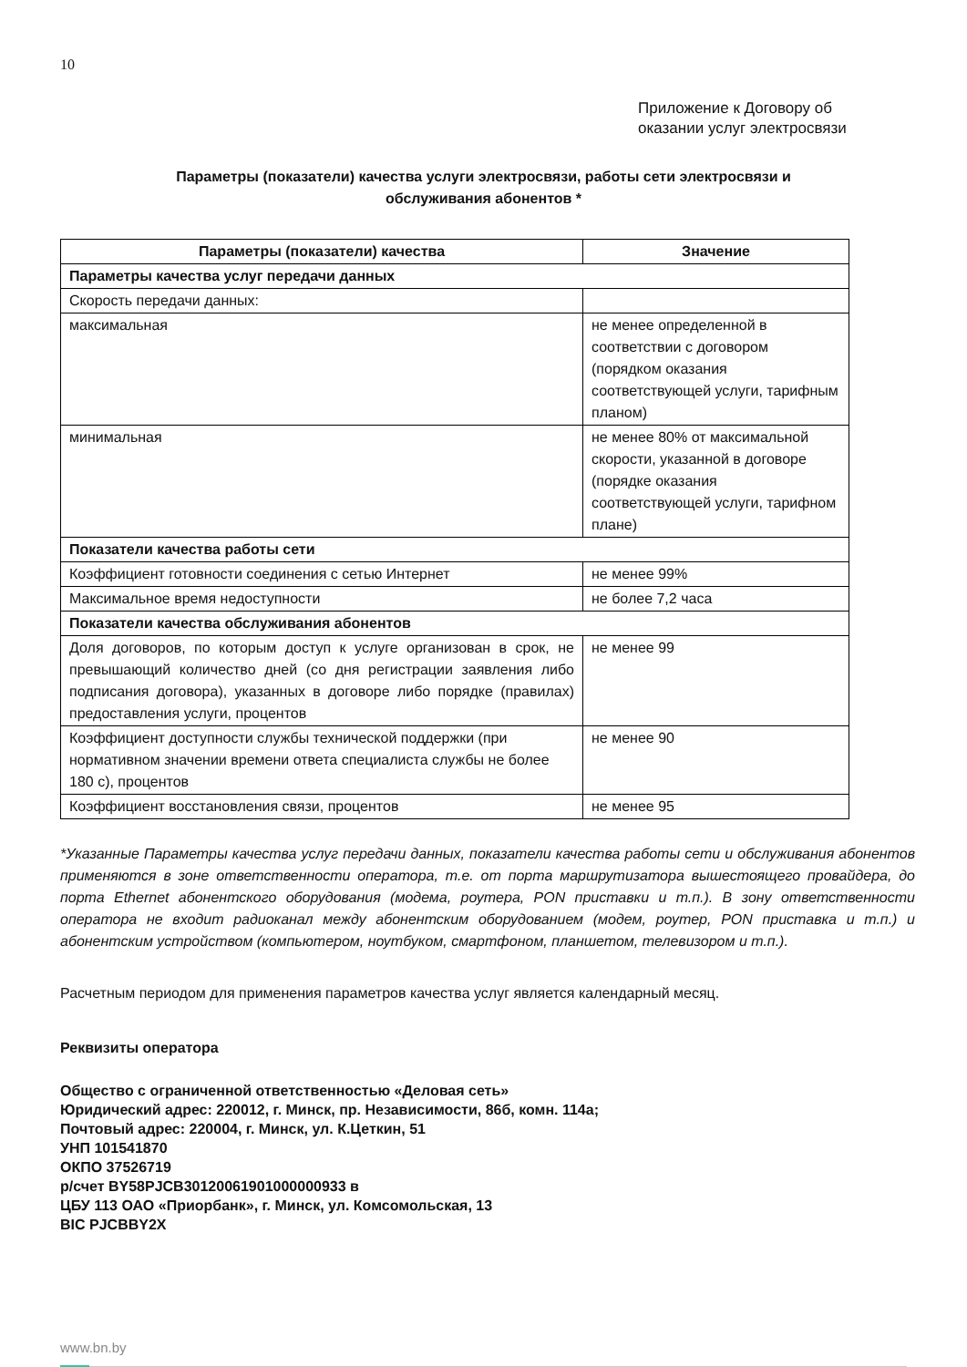10
Приложение к Договору об
оказании услуг электросвязи
Параметры (показатели) качества услуги электросвязи, работы сети электросвязи и
обслуживания абонентов *
| Параметры (показатели) качества | Значение |
| --- | --- |
| Параметры качества услуг передачи данных | |
| Скорость передачи данных: | |
| максимальная | не менее определенной в соответствии с договором (порядком оказания соответствующей услуги, тарифным планом) |
| минимальная | не менее 80% от максимальной скорости, указанной в договоре (порядке оказания соответствующей услуги, тарифном плане) |
| Показатели качества работы сети | |
| Коэффициент готовности соединения с сетью Интернет | не менее 99% |
| Максимальное время недоступности | не более 7,2 часа |
| Показатели качества обслуживания абонентов | |
| Доля договоров, по которым доступ к услуге организован в срок, не превышающий количество дней (со дня регистрации заявления либо подписания договора), указанных в договоре либо порядке (правилах) предоставления услуги, процентов | не менее 99 |
| Коэффициент доступности службы технической поддержки (при нормативном значении времени ответа специалиста службы не более 180 с), процентов | не менее 90 |
| Коэффициент восстановления связи, процентов | не менее 95 |
*Указанные Параметры качества услуг передачи данных, показатели качества работы сети и обслуживания абонентов применяются в зоне ответственности оператора, т.е. от порта маршрутизатора вышестоящего провайдера, до порта Ethernet абонентского оборудования (модема, роутера, PON приставки и т.п.). В зону ответственности оператора не входит радиоканал между абонентским оборудованием (модем, роутер, PON приставка и т.п.) и абонентским устройством (компьютером, ноутбуком, смартфоном, планшетом, телевизором и т.п.).
Расчетным периодом для применения параметров качества услуг является календарный месяц.
Реквизиты оператора
Общество с ограниченной ответственностью «Деловая сеть»
Юридический адрес: 220012, г. Минск, пр. Независимости, 86б, комн. 114а;
Почтовый адрес: 220004, г. Минск, ул. К.Цеткин, 51
УНП 101541870
ОКПО 37526719
р/счет BY58PJCB30120061901000000933 в
ЦБУ 113 ОАО «Приорбанк», г. Минск, ул. Комсомольская, 13
BIC PJCBBY2X
www.bn.by